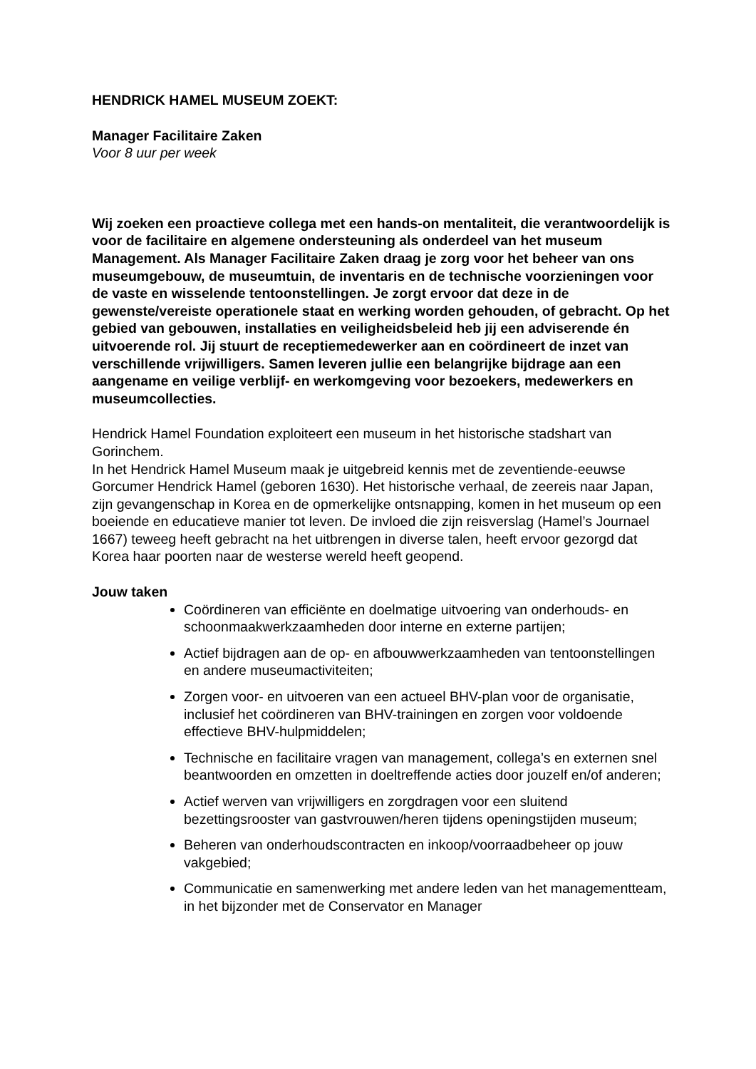HENDRICK HAMEL MUSEUM ZOEKT:
Manager Facilitaire Zaken
Voor 8 uur per week
Wij zoeken een proactieve collega met een hands-on mentaliteit, die verantwoordelijk is voor de facilitaire en algemene ondersteuning als onderdeel van het museum Management. Als Manager Facilitaire Zaken draag je zorg voor het beheer van ons museumgebouw, de museumtuin, de inventaris en de technische voorzieningen voor de vaste en wisselende tentoonstellingen. Je zorgt ervoor dat deze in de gewenste/vereiste operationele staat en werking worden gehouden, of gebracht. Op het gebied van gebouwen, installaties en veiligheidsbeleid heb jij een adviserende én uitvoerende rol. Jij stuurt de receptiemedewerker aan en coördineert de inzet van verschillende vrijwilligers. Samen leveren jullie een belangrijke bijdrage aan een aangename en veilige verblijf- en werkomgeving voor bezoekers, medewerkers en museumcollecties.
Hendrick Hamel Foundation exploiteert een museum in het historische stadshart van Gorinchem.
In het Hendrick Hamel Museum maak je uitgebreid kennis met de zeventiende-eeuwse Gorcumer Hendrick Hamel (geboren 1630). Het historische verhaal, de zeereis naar Japan, zijn gevangenschap in Korea en de opmerkelijke ontsnapping, komen in het museum op een boeiende en educatieve manier tot leven. De invloed die zijn reisverslag (Hamel’s Journael 1667) teweeg heeft gebracht na het uitbrengen in diverse talen, heeft ervoor gezorgd dat Korea haar poorten naar de westerse wereld heeft geopend.
Jouw taken
Coördineren van efficiënte en doelmatige uitvoering van onderhouds- en schoonmaakwerkzaamheden door interne en externe partijen;
Actief bijdragen aan de op- en afbouwwerkzaamheden van tentoonstellingen en andere museumactiviteiten;
Zorgen voor- en uitvoeren van een actueel BHV-plan voor de organisatie, inclusief het coördineren van BHV-trainingen en zorgen voor voldoende effectieve BHV-hulpmiddelen;
Technische en facilitaire vragen van management, collega’s en externen snel beantwoorden en omzetten in doeltreffende acties door jouzelf en/of anderen;
Actief werven van vrijwilligers en zorgdragen voor een sluitend bezettingsrooster van gastvrouwen/heren tijdens openingstijden museum;
Beheren van onderhoudscontracten en inkoop/voorraadbeheer op jouw vakgebied;
Communicatie en samenwerking met andere leden van het managementteam, in het bijzonder met de Conservator en Manager